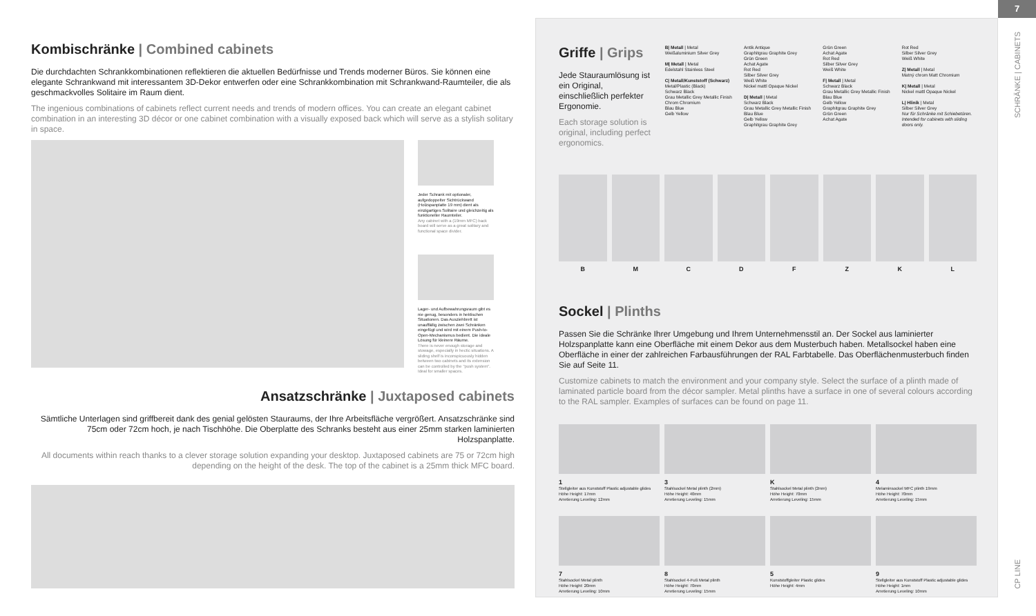Kombischränke | Combined cabinets
Die durchdachten Schrankkombinationen reflektieren die aktuellen Bedürfnisse und Trends moderner Büros. Sie können eine elegante Schrankwand mit interessantem 3D-Dekor entwerfen oder eine Schrankkombination mit Schrankwand-Raumteiler, die als geschmackvolles Solitaire im Raum dient.
The ingenious combinations of cabinets reflect current needs and trends of modern offices. You can create an elegant cabinet combination in an interesting 3D décor or one cabinet combination with a visually exposed back which will serve as a stylish solitary in space.
Jeder Schrank mit optionaler, aufgedoppelter Sichtrückwand (Holzspanplatte 19 mm) dient als einzigartiges Solitaire und gleichzeitig als funktioneller Raumteiler.
Any cabinet with a (19mm MFC) back board will serve as a great solitary and functional space divider.
Lager- und Aufbewahrungsraum gibt es nie genug, besonders in hektischen Situationen. Das Ausziehbrett ist unauffällig zwischen zwei Schränken eingefügt und wird mit einem Push-to-Open-Mechanismus bedient. Die ideale Lösung für kleinere Räume.
There is never enough storage and stowage, especially in hectic situations. A sliding shelf is inconspicuously hidden between two cabinets and its extension can be controlled by the "push system". Ideal for smaller spaces.
Ansatzschränke | Juxtaposed cabinets
Sämtliche Unterlagen sind griffbereit dank des genial gelösten Stauraums, der Ihre Arbeitsfläche vergrößert. Ansatzschränke sind 75cm oder 72cm hoch, je nach Tischhöhe. Die Oberplatte des Schranks besteht aus einer 25mm starken laminierten Holzspanplatte.
All documents within reach thanks to a clever storage solution expanding your desktop. Juxtaposed cabinets are 75 or 72cm high depending on the height of the desk. The top of the cabinet is a 25mm thick MFC board.
Griffe | Grips
Jede Stauraumlösung ist ein Original, einschließlich perfekter Ergonomie.
Each storage solution is original, including perfect ergonomics.
B| Metall | Metal
Weißaluminium Silver Grey
M| Metall | Metal
Edelstahl Stainless Steel
C| Metall/Kunststoff (Schwarz)
Metal/Plastic (Black)
Schwarz Black
Grau Metallic Grey Metallic Finish
Chrom Chromium
Blau Blue
Gelb Yellow
Antik Antique
Graphitgrau Graphite Grey
Grün Green
Achat Agate
Rot Red
Silber Silver Grey
Weiß White
Nickel mattl Opaque Nickel
D| Metall | Metal
Schwarz Black
Grau Metallic Grey Metallic Finish
Blau Blue
Gelb Yellow
Graphitgrau Graphite Grey
Grün Green
Achat Agate
Rot Red
Silber Silver Grey
Weiß White
F| Metall | Metal
Schwarz Black
Grau Metallic Grey Metallic Finish
Blau Blue
Gelb Yellow
Graphitgrau Graphite Grey
Grün Green
Achat Agate
Rot Red
Silber Silver Grey
Weiß White
Z| Metall | Metal
Matný chrom Matt Chromium
K| Metall | Metal
Nickel mattl Opaque Nickel
L| Hliník | Metal
Silber Silver Grey
Nur für Schränke mit Schiebetüren. Intended for cabinets with sliding doors only.
B M C D F Z K L
Sockel | Plinths
Passen Sie die Schränke Ihrer Umgebung und Ihrem Unternehmensstil an. Der Sockel aus laminierter Holzspanplatte kann eine Oberfläche mit einem Dekor aus dem Musterbuch haben. Metallsockel haben eine Oberfläche in einer der zahlreichen Farbausführungen der RAL Farbtabelle. Das Oberflächenmusterbuch finden Sie auf Seite 11.
Customize cabinets to match the environment and your company style. Select the surface of a plinth made of laminated particle board from the décor sampler. Metal plinths have a surface in one of several colours according to the RAL sampler. Examples of surfaces can be found on page 11.
1
Stellgleiter aus Kunststoff Plastic adjustable glides
Höhe Height: 17mm
Arretierung Leveling: 12mm
3
Stahlsockel Metal plinth (2mm)
Höhe Height: 40mm
Arretierung Leveling: 15mm
K
Stahlsockel Metal plinth (2mm)
Höhe Height: 70mm
Arretierung Leveling: 15mm
4
Melaminsockel MFC plinth 19mm
Höhe Height: 70mm
Arretierung Leveling: 15mm
7
Stahlsockel Metal plinth
Höhe Height: 20mm
Arretierung Leveling: 10mm
8
Stahlsockel 4-Fuß Metal plinth
Höhe Height: 70mm
Arretierung Leveling: 15mm
5
Kunststoffgleiter Plastic glides
Höhe Height: 4mm
9
Stellgleiter aus Kunststoff Plastic adjustable glides
Höhe Height: 1mm
Arretierung Leveling: 10mm
7
SCHRÄNKE | CABINETS
CP LINE